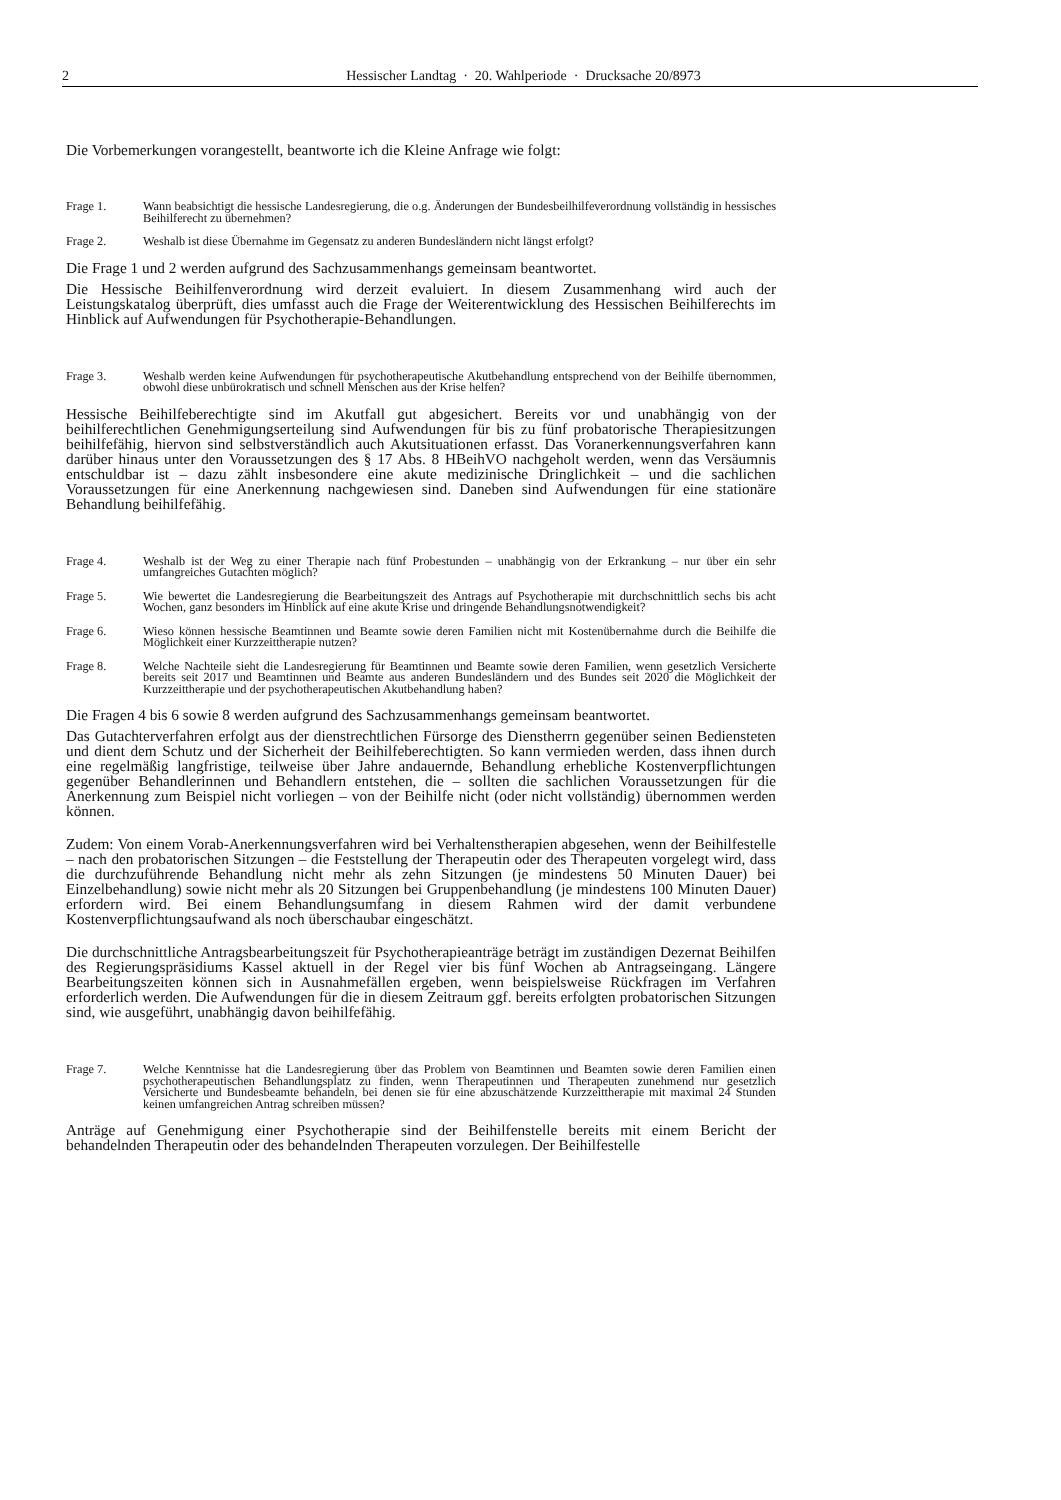2 Hessischer Landtag · 20. Wahlperiode · Drucksache 20/8973
Die Vorbemerkungen vorangestellt, beantworte ich die Kleine Anfrage wie folgt:
Frage 1. Wann beabsichtigt die hessische Landesregierung, die o.g. Änderungen der Bundesbeilhilfeverordnung vollständig in hessisches Beihilferecht zu übernehmen?
Frage 2. Weshalb ist diese Übernahme im Gegensatz zu anderen Bundesländern nicht längst erfolgt?
Die Frage 1 und 2 werden aufgrund des Sachzusammenhangs gemeinsam beantwortet.
Die Hessische Beihilfenverordnung wird derzeit evaluiert. In diesem Zusammenhang wird auch der Leistungskatalog überprüft, dies umfasst auch die Frage der Weiterentwicklung des Hessischen Beihilferechts im Hinblick auf Aufwendungen für Psychotherapie-Behandlungen.
Frage 3. Weshalb werden keine Aufwendungen für psychotherapeutische Akutbehandlung entsprechend von der Beihilfe übernommen, obwohl diese unbürokratisch und schnell Menschen aus der Krise helfen?
Hessische Beihilfeberechtigte sind im Akutfall gut abgesichert. Bereits vor und unabhängig von der beihilferechtlichen Genehmigungserteilung sind Aufwendungen für bis zu fünf probatorische Therapiesitzungen beihilfefähig, hiervon sind selbstverständlich auch Akutsituationen erfasst. Das Voranerkennungsverfahren kann darüber hinaus unter den Voraussetzungen des § 17 Abs. 8 HBeihVO nachgeholt werden, wenn das Versäumnis entschuldbar ist – dazu zählt insbesondere eine akute medizinische Dringlichkeit – und die sachlichen Voraussetzungen für eine Anerkennung nachgewiesen sind. Daneben sind Aufwendungen für eine stationäre Behandlung beihilfefähig.
Frage 4. Weshalb ist der Weg zu einer Therapie nach fünf Probestunden – unabhängig von der Erkrankung – nur über ein sehr umfangreiches Gutachten möglich?
Frage 5. Wie bewertet die Landesregierung die Bearbeitungszeit des Antrags auf Psychotherapie mit durchschnittlich sechs bis acht Wochen, ganz besonders im Hinblick auf eine akute Krise und dringende Behandlungsnotwendigkeit?
Frage 6. Wieso können hessische Beamtinnen und Beamte sowie deren Familien nicht mit Kostenübernahme durch die Beihilfe die Möglichkeit einer Kurzzeittherapie nutzen?
Frage 8. Welche Nachteile sieht die Landesregierung für Beamtinnen und Beamte sowie deren Familien, wenn gesetzlich Versicherte bereits seit 2017 und Beamtinnen und Beamte aus anderen Bundesländern und des Bundes seit 2020 die Möglichkeit der Kurzzeittherapie und der psychotherapeutischen Akutbehandlung haben?
Die Fragen 4 bis 6 sowie 8 werden aufgrund des Sachzusammenhangs gemeinsam beantwortet.
Das Gutachterverfahren erfolgt aus der dienstrechtlichen Fürsorge des Dienstherrn gegenüber seinen Bediensteten und dient dem Schutz und der Sicherheit der Beihilfeberechtigten. So kann vermieden werden, dass ihnen durch eine regelmäßig langfristige, teilweise über Jahre andauernde, Behandlung erhebliche Kostenverpflichtungen gegenüber Behandlerinnen und Behandlern entstehen, die – sollten die sachlichen Voraussetzungen für die Anerkennung zum Beispiel nicht vorliegen – von der Beihilfe nicht (oder nicht vollständig) übernommen werden können.
Zudem: Von einem Vorab-Anerkennungsverfahren wird bei Verhaltenstherapien abgesehen, wenn der Beihilfestelle – nach den probatorischen Sitzungen – die Feststellung der Therapeutin oder des Therapeuten vorgelegt wird, dass die durchzuführende Behandlung nicht mehr als zehn Sitzungen (je mindestens 50 Minuten Dauer) bei Einzelbehandlung) sowie nicht mehr als 20 Sitzungen bei Gruppenbehandlung (je mindestens 100 Minuten Dauer) erfordern wird. Bei einem Behandlungsumfang in diesem Rahmen wird der damit verbundene Kostenverpflichtungsaufwand als noch überschaubar eingeschätzt.
Die durchschnittliche Antragsbearbeitungszeit für Psychotherapieanträge beträgt im zuständigen Dezernat Beihilfen des Regierungspräsidiums Kassel aktuell in der Regel vier bis fünf Wochen ab Antragseingang. Längere Bearbeitungszeiten können sich in Ausnahmefällen ergeben, wenn beispielsweise Rückfragen im Verfahren erforderlich werden. Die Aufwendungen für die in diesem Zeitraum ggf. bereits erfolgten probatorischen Sitzungen sind, wie ausgeführt, unabhängig davon beihilfefähig.
Frage 7. Welche Kenntnisse hat die Landesregierung über das Problem von Beamtinnen und Beamten sowie deren Familien einen psychotherapeutischen Behandlungsplatz zu finden, wenn Therapeutinnen und Therapeuten zunehmend nur gesetzlich Versicherte und Bundesbeamte behandeln, bei denen sie für eine abzuschätzende Kurzzeittherapie mit maximal 24 Stunden keinen umfangreichen Antrag schreiben müssen?
Anträge auf Genehmigung einer Psychotherapie sind der Beihilfenstelle bereits mit einem Bericht der behandelnden Therapeutin oder des behandelnden Therapeuten vorzulegen. Der Beihilfestelle